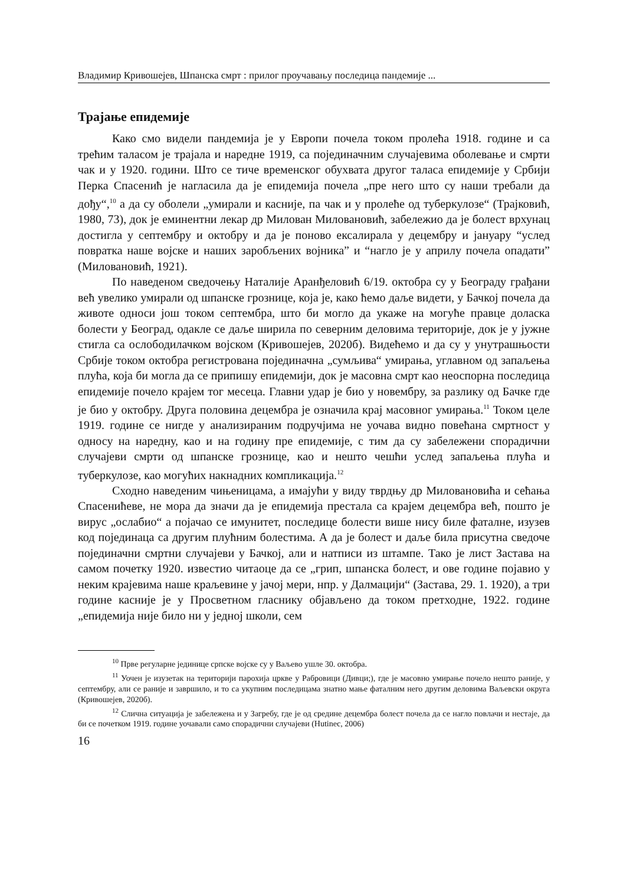Владимир Кривошејев, Шпанска смрт : прилог проучавању последица пандемије ...
Трајање епидемије
Како смо видели пандемија је у Европи почела током пролећа 1918. године и са трећим таласом је трајала и наредне 1919, са појединачним случајевима оболевање и смрти чак и у 1920. години. Што се тиче временског обухвата другог таласа епидемије у Србији Перка Спасенић је нагласила да је епидемија почела „пре него што су наши требали да дођу“,<sup>10</sup> а да су оболели „умирали и касније, па чак и у пролеће од туберкулозе“ (Трајковић, 1980, 73), док је еминентни лекар др Милован Миловановић, забележио да је болест врхунац достигла у септембру и октобру и да је поново ексалирала у децембру и јануару “услед повратка наше војске и наших заробљених војника” и “нагло је у априлу почела опадати” (Миловановић, 1921).
По наведеном сведочењу Наталије Аранђеловић 6/19. октобра су у Београду грађани већ увелико умирали од шпанске грознице, која је, како ћемо даље видети, у Бачкој почела да животе односи још током септембра, што би могло да укаже на могуће правце доласка болести у Београд, одакле се даље ширила по северним деловима територије, док је у јужне стигла са ослободилачком војском (Кривошејев, 2020б). Видећемо и да су у унутрашњости Србије током октобра регистрована појединачна „сумљива“ умирања, углавном од запаљења плућа, која би могла да се припишу епидемији, док је масовна смрт као неоспорна последица епидемије почело крајем тог месеца. Главни удар је био у новембру, за разлику од Бачке где је био у октобру. Друга половина децембра је означила крај масовног умирања.<sup>11</sup> Током целе 1919. године се нигде у анализираним подручјима не уочава видно повећана смртност у односу на наредну, као и на годину пре епидемије, с тим да су забележени спорадични случајеви смрти од шпанске грознице, као и нешто чешћи услед запаљења плућа и туберкулозе, као могућих накнадних компликација.<sup>12</sup>
Сходно наведеним чињеницама, а имајући у виду тврдњу др Миловановића и сећања Спасенићеве, не мора да значи да је епидемија престала са крајем децембра већ, пошто је вирус „ослабио“ а појачао се имунитет, последице болести више нису биле фаталне, изузев код појединаца са другим плућним болестима. А да је болест и даље била присутна сведоче појединачни смртни случајеви у Бачкој, али и натписи из штампе. Тако је лист Застава на самом почетку 1920. известио читаоце да се „грип, шпанска болест, и ове године појавио у неким крајевима наше краљевине у јачој мери, нпр. у Далмацији“ (Застава, 29. 1. 1920), а три године касније је у Просветном гласнику објављено да током претходне, 1922. године „епидемија није било ни у једној школи, сем
<sup>10</sup> Прве регуларне јединице српске војске су у Ваљево ушле 30. октобра.
<sup>11</sup> Уочен је изузетак на територији парохија цркве у Рабровици (Дивци;), где је масовно умирање почело нешто раније, у септембру, али се раније и завршило, и то са укупним последицама знатно мање фаталним него другим деловима Ваљевски округа (Кривошејев, 2020б).
<sup>12</sup> Слична ситуација је забележена и у Загребу, где је од средине децембра болест почела да се нагло повлачи и нестаје, да би се почетком 1919. године уочавали само спорадични случајеви (Hutinec, 2006)
16